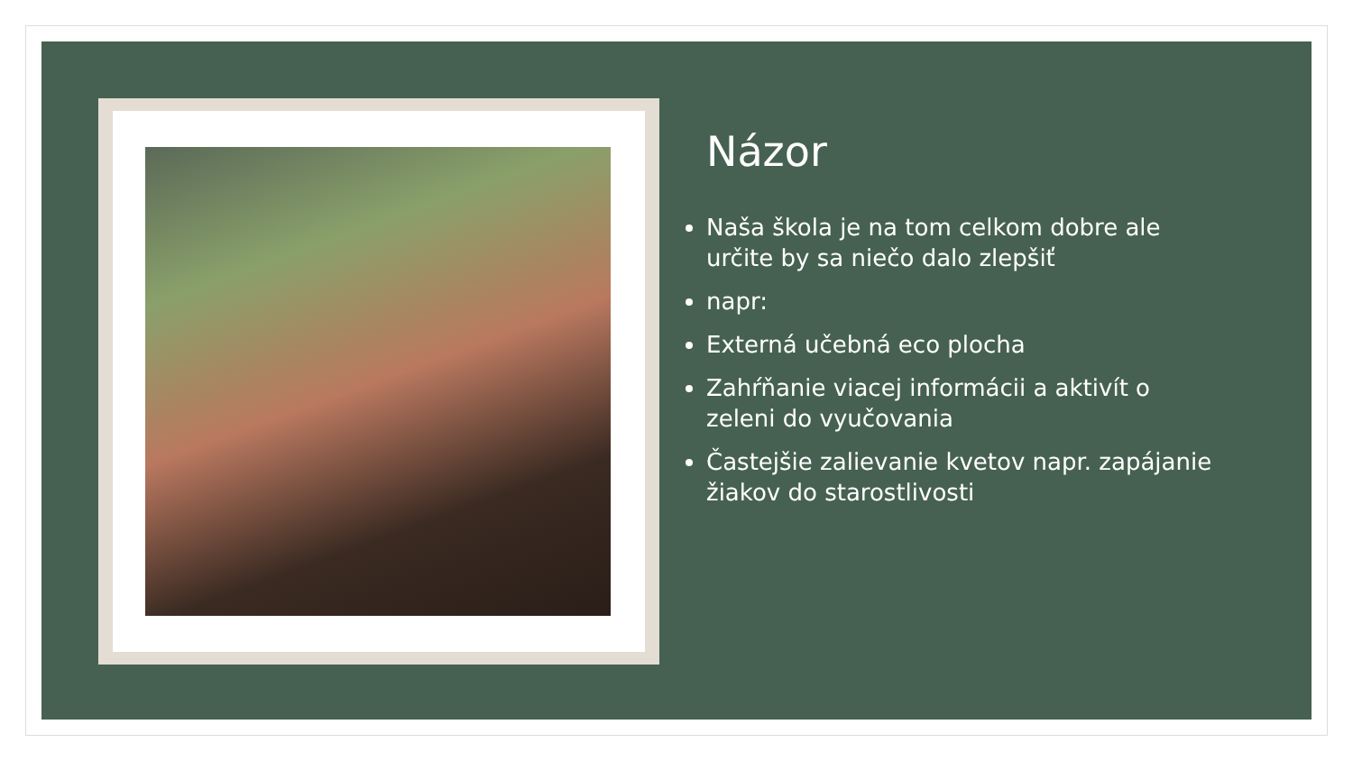Názor
Naša škola je na tom celkom dobre ale určite by sa niečo dalo zlepšiť
napr:
Externá učebná eco plocha
Zahŕňanie viacej informácii a aktivít o zeleni do vyučovania
Častejšie zalievanie kvetov napr. zapájanie žiakov do starostlivosti